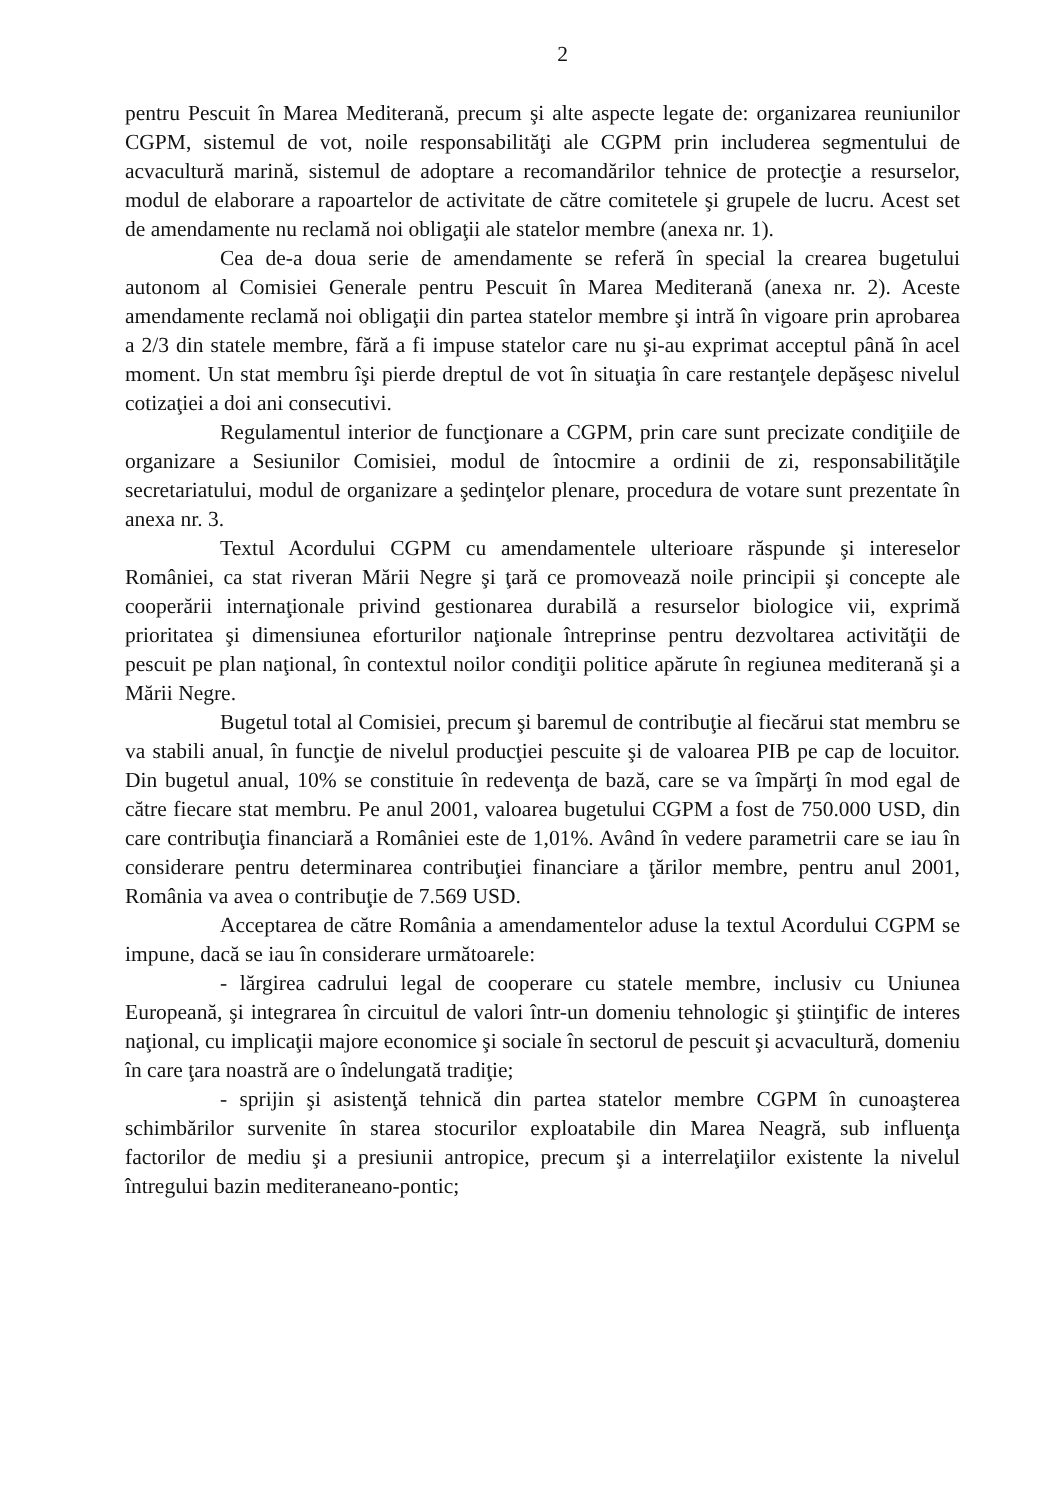2
pentru Pescuit în Marea Mediterană, precum şi alte aspecte legate de: organizarea reuniunilor CGPM, sistemul de vot, noile responsabilităţi ale CGPM prin includerea segmentului de acvacultură marină, sistemul de adoptare a recomandărilor tehnice de protecţie a resurselor, modul de elaborare a rapoartelor de activitate de către comitetele şi grupele de lucru. Acest set de amendamente nu reclamă noi obligaţii ale statelor membre (anexa nr. 1).
Cea de-a doua serie de amendamente se referă în special la crearea bugetului autonom al Comisiei Generale pentru Pescuit în Marea Mediterană (anexa nr. 2). Aceste amendamente reclamă noi obligaţii din partea statelor membre şi intră în vigoare prin aprobarea a 2/3 din statele membre, fără a fi impuse statelor care nu şi-au exprimat acceptul până în acel moment. Un stat membru îşi pierde dreptul de vot în situaţia în care restanţele depăşesc nivelul cotizaţiei a doi ani consecutivi.
Regulamentul interior de funcţionare a CGPM, prin care sunt precizate condiţiile de organizare a Sesiunilor Comisiei, modul de întocmire a ordinii de zi, responsabilităţile secretariatului, modul de organizare a şedinţelor plenare, procedura de votare sunt prezentate în anexa nr. 3.
Textul Acordului CGPM cu amendamentele ulterioare răspunde şi intereselor României, ca stat riveran Mării Negre şi ţară ce promovează noile principii şi concepte ale cooperării internaţionale privind gestionarea durabilă a resurselor biologice vii, exprimă prioritatea şi dimensiunea eforturilor naţionale întreprinse pentru dezvoltarea activităţii de pescuit pe plan naţional, în contextul noilor condiţii politice apărute în regiunea mediterană şi a Mării Negre.
Bugetul total al Comisiei, precum şi baremul de contribuţie al fiecărui stat membru se va stabili anual, în funcţie de nivelul producţiei pescuite şi de valoarea PIB pe cap de locuitor. Din bugetul anual, 10% se constituie în redevenţa de bază, care se va împărţi în mod egal de către fiecare stat membru. Pe anul 2001, valoarea bugetului CGPM a fost de 750.000 USD, din care contribuţia financiară a României este de 1,01%. Având în vedere parametrii care se iau în considerare pentru determinarea contribuţiei financiare a ţărilor membre, pentru anul 2001, România va avea o contribuţie de 7.569 USD.
Acceptarea de către România a amendamentelor aduse la textul Acordului CGPM se impune, dacă se iau în considerare următoarele:
- lărgirea cadrului legal de cooperare cu statele membre, inclusiv cu Uniunea Europeană, şi integrarea în circuitul de valori într-un domeniu tehnologic şi ştiinţific de interes naţional, cu implicaţii majore economice şi sociale în sectorul de pescuit şi acvacultură, domeniu în care ţara noastră are o îndelungată tradiţie;
- sprijin şi asistenţă tehnică din partea statelor membre CGPM în cunoaşterea schimbărilor survenite în starea stocurilor exploatabile din Marea Neagră, sub influenţa factorilor de mediu şi a presiunii antropice, precum şi a interrelaţiilor existente la nivelul întregului bazin mediteraneano-pontic;